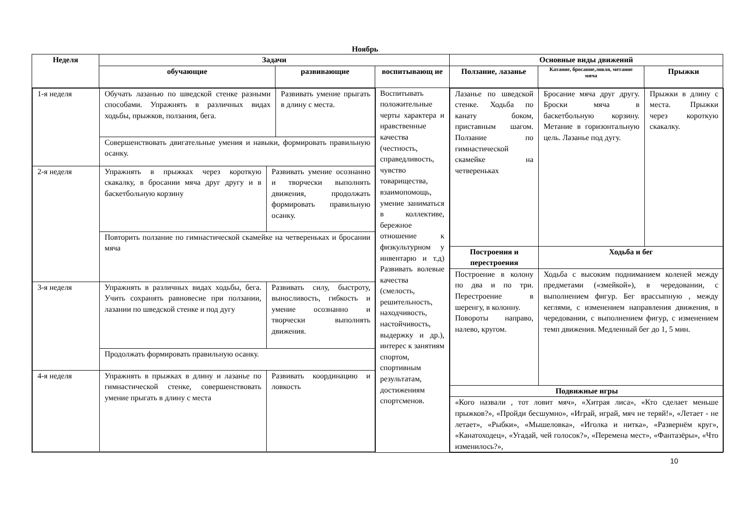Ноябрь
| Неделя | Задачи | | | Основные виды движений | | |
| --- | --- | --- | --- | --- | --- | --- |
| | обучающие | развивающие | воспитывающ ие | Ползание, лазанье | Катание, бросание,ловля, метание мяча | Прыжки |
| / 1-я неделя / Обучать лазанью по шведской стенке разными способами. Упражнять в различных видах ходьбы, прыжков, ползания, бега. / / Развивать умение прыгать в длину с места. / / / Совершенствовать двигательные умения и навыки, формировать правильную осанку. / / / / 2-я неделя / Упражнять в прыжках через короткую скакалку, в бросании мяча друг другу и в баскетбольную корзину / Развивать умение осознанно и творчески выполнять движения, продолжать формировать правильную осанку. / / / / Повторить ползание по гимнастической скамейке на четвереньках и бросании мяча / / / / 3-я неделя / Упражнять в различных видах ходьбы, бега. Учить сохранять равновесие при ползании, лазании по шведской стенке и под дугу / Развивать силу, быстроту, выносливость, гибкость и умение осознанно и творчески выполнять движения. / / / / Продолжать формировать правильную осанку. / / / / 4-я неделя / Упражнять в прыжках в длину и лазанье по гимнастической стенке, совершенствовать умение прыгать в длину с места / Развивать координацию и ловкость / / | | | Воспитывать положительные черты характера и нравственные качества (честность, справедливость, чувство товарищества, взаимопомощь, умение заниматься в коллективе, бережное отношение к физкультурном у инвентарю и т.д) Развивать волевые качества (смелость, решительность, находчивость, настойчивость, выдержку и др.), интерес к занятиям спортом, спортивным результатам, достижениям спортсменов. | / Лазанье по шведской стенке. Ходьба по канату боком, приставным шагом. Ползание по гимнастической скамейке на четвереньках / Бросание мяча друг другу. Броски мяча в баскетбольную корзину. Метание в горизонтальную цель. Лазанье под дугу. / Прыжки в длину с места. Прыжки через короткую скакалку. / / Построения и перестроения / Ходьба и бег / / / Построение в колону по два и по три. Перестроение в шеренгу, в колонну. Повороты направо, налево, кругом. / Ходьба с высоким подниманием коленей между предметами («змейкой»), в чередовании, с выполнением фигур. Бег врассыпную , между кеглями, с изменением направления движения, в чередовании, с выполнением фигур, с изменением темп движения. Медленный бег до 1, 5 мин. / / / Подвижные игры / / / / «Кого назвали , тот ловит мяч», «Хитрая лиса», «Кто сделает меньше прыжков?», «Пройди бесшумно», «Играй, играй, мяч не теряй!», «Летает - не летает», «Рыбки», «Мышеловка», «Иголка и нитка», «Развернём круг», «Канатоходец», «Угадай, чей голосок?», «Перемена мест», «Фантазёры», «Что изменилось?», / / / | | |
10